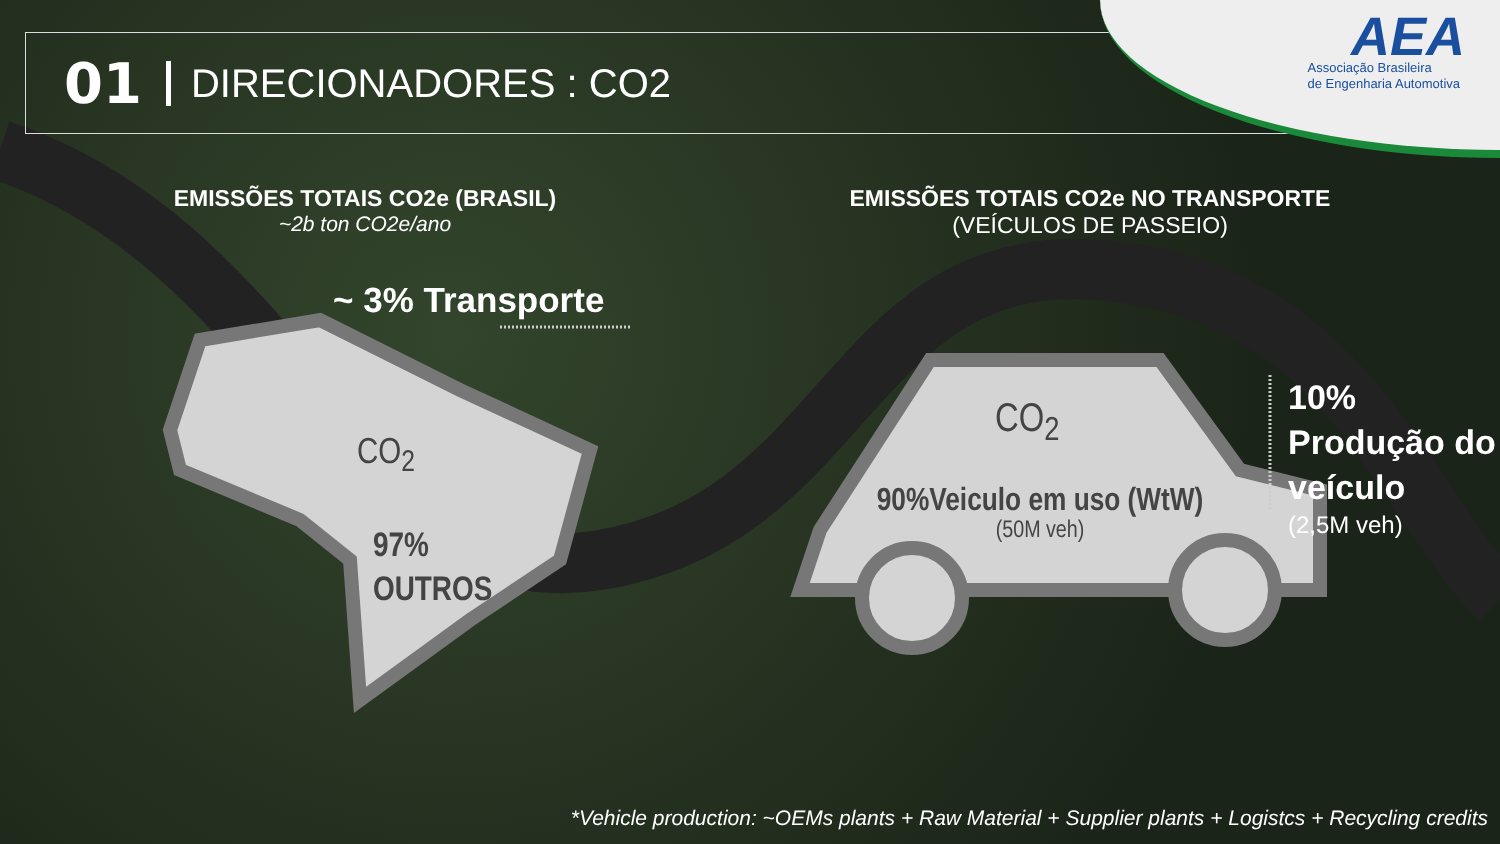01 DIRECIONADORES : CO2
AEA
Associação Brasileira
de Engenharia Automotiva
EMISSÕES TOTAIS CO2e (BRASIL)
~2b ton CO2e/ano
EMISSÕES TOTAIS CO2e NO TRANSPORTE
(VEÍCULOS DE PASSEIO)
~ 3% Transporte
CO<sub>2</sub>
97%
OUTROS
CO<sub>2</sub>
90%Veiculo em uso (WtW)
(50M veh)
10%
Produção do
veículo
(2,5M veh)
*Vehicle production: ~OEMs plants + Raw Material + Supplier plants + Logistcs + Recycling credits